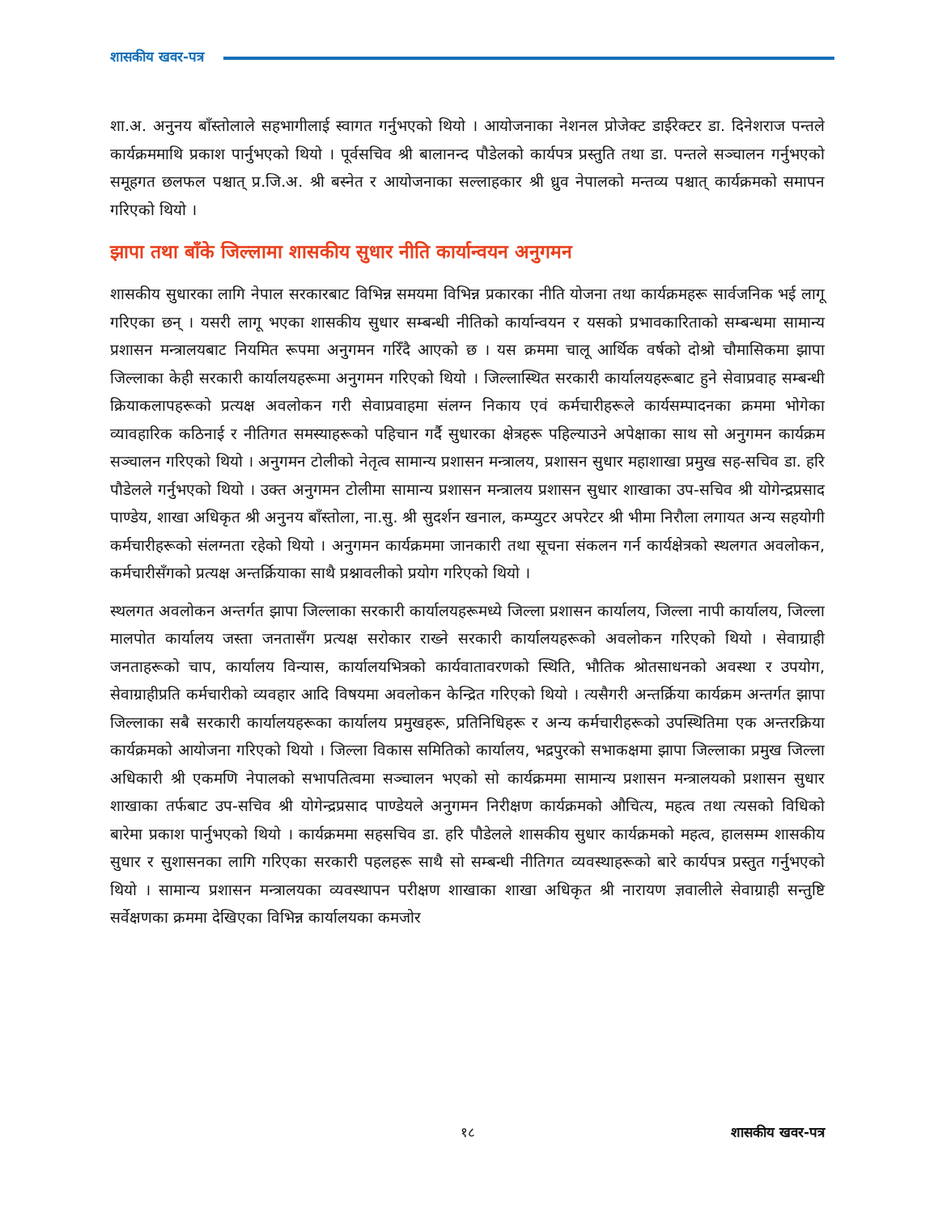शासकीय खवर-पत्र
शा.अ. अनुनय बाँस्तोलाले सहभागीलाई स्वागत गर्नुभएको थियो । आयोजनाका नेशनल प्रोजेक्ट डाईरेक्टर डा. दिनेशराज पन्तले कार्यक्रममाथि प्रकाश पार्नुभएको थियो । पूर्वसचिव श्री बालानन्द पौडेलको कार्यपत्र प्रस्तुति तथा डा. पन्तले सञ्चालन गर्नुभएको समूहगत छलफल पश्चात् प्र.जि.अ. श्री बस्नेत र आयोजनाका सल्लाहकार श्री ध्रुव नेपालको मन्तव्य पश्चात् कार्यक्रमको समापन गरिएको थियो ।
झापा तथा बाँके जिल्लामा शासकीय सुधार नीति कार्यान्वयन अनुगमन
शासकीय सुधारका लागि नेपाल सरकारबाट विभिन्न समयमा विभिन्न प्रकारका नीति योजना तथा कार्यक्रमहरू सार्वजनिक भई लागू गरिएका छन् । यसरी लागू भएका शासकीय सुधार सम्बन्धी नीतिको कार्यान्वयन र यसको प्रभावकारिताको सम्बन्धमा सामान्य प्रशासन मन्त्रालयबाट नियमित रूपमा अनुगमन गरिँदै आएको छ । यस क्रममा चालू आर्थिक वर्षको दोश्रो चौमासिकमा झापा जिल्लाका केही सरकारी कार्यालयहरूमा अनुगमन गरिएको थियो । जिल्लास्थित सरकारी कार्यालयहरूबाट हुने सेवाप्रवाह सम्बन्धी क्रियाकलापहरूको प्रत्यक्ष अवलोकन गरी सेवाप्रवाहमा संलग्न निकाय एवं कर्मचारीहरूले कार्यसम्पादनका क्रममा भोगेका व्यावहारिक कठिनाई र नीतिगत समस्याहरूको पहिचान गर्दै सुधारका क्षेत्रहरू पहिल्याउने अपेक्षाका साथ सो अनुगमन कार्यक्रम सञ्चालन गरिएको थियो । अनुगमन टोलीको नेतृत्व सामान्य प्रशासन मन्त्रालय, प्रशासन सुधार महाशाखा प्रमुख सह-सचिव डा. हरि पौडेलले गर्नुभएको थियो । उक्त अनुगमन टोलीमा सामान्य प्रशासन मन्त्रालय प्रशासन सुधार शाखाका उप-सचिव श्री योगेन्द्रप्रसाद पाण्डेय, शाखा अधिकृत श्री अनुनय बाँस्तोला, ना.सु. श्री सुदर्शन खनाल, कम्प्युटर अपरेटर श्री भीमा निरौला लगायत अन्य सहयोगी कर्मचारीहरूको संलग्नता रहेको थियो । अनुगमन कार्यक्रममा जानकारी तथा सूचना संकलन गर्न कार्यक्षेत्रको स्थलगत अवलोकन, कर्मचारीसँगको प्रत्यक्ष अन्तर्क्रियाका साथै प्रश्नावलीको प्रयोग गरिएको थियो ।
स्थलगत अवलोकन अन्तर्गत झापा जिल्लाका सरकारी कार्यालयहरूमध्ये जिल्ला प्रशासन कार्यालय, जिल्ला नापी कार्यालय, जिल्ला मालपोत कार्यालय जस्ता जनतासँग प्रत्यक्ष सरोकार राख्ने सरकारी कार्यालयहरूको अवलोकन गरिएको थियो । सेवाग्राही जनताहरूको चाप, कार्यालय विन्यास, कार्यालयभित्रको कार्यवातावरणको स्थिति, भौतिक श्रोतसाधनको अवस्था र उपयोग, सेवाग्राहीप्रति कर्मचारीको व्यवहार आदि विषयमा अवलोकन केन्द्रित गरिएको थियो । त्यसैगरी अन्तर्क्रिया कार्यक्रम अन्तर्गत झापा जिल्लाका सबै सरकारी कार्यालयहरूका कार्यालय प्रमुखहरू, प्रतिनिधिहरू र अन्य कर्मचारीहरूको उपस्थितिमा एक अन्तरक्रिया कार्यक्रमको आयोजना गरिएको थियो । जिल्ला विकास समितिको कार्यालय, भद्रपुरको सभाकक्षमा झापा जिल्लाका प्रमुख जिल्ला अधिकारी श्री एकमणि नेपालको सभापतित्वमा सञ्चालन भएको सो कार्यक्रममा सामान्य प्रशासन मन्त्रालयको प्रशासन सुधार शाखाका तर्फबाट उप-सचिव श्री योगेन्द्रप्रसाद पाण्डेयले अनुगमन निरीक्षण कार्यक्रमको औचित्य, महत्व तथा त्यसको विधिको बारेमा प्रकाश पार्नुभएको थियो । कार्यक्रममा सहसचिव डा. हरि पौडेलले शासकीय सुधार कार्यक्रमको महत्व, हालसम्म शासकीय सुधार र सुशासनका लागि गरिएका सरकारी पहलहरू साथै सो सम्बन्धी नीतिगत व्यवस्थाहरूको बारे कार्यपत्र प्रस्तुत गर्नुभएको थियो । सामान्य प्रशासन मन्त्रालयका व्यवस्थापन परीक्षण शाखाका शाखा अधिकृत श्री नारायण ज्ञवालीले सेवाग्राही सन्तुष्टि सर्वेक्षणका क्रममा देखिएका विभिन्न कार्यालयका कमजोर
१८ शासकीय खवर-पत्र